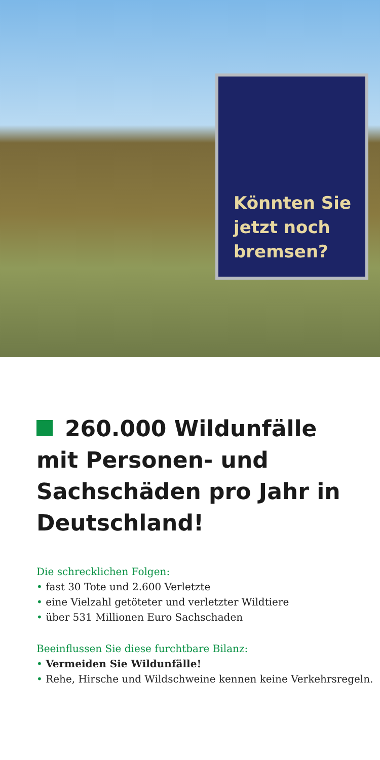Könnten Sie
jetzt noch
bremsen?
260.000 Wildunfälle mit Personen- und Sachschäden pro Jahr in Deutschland!
Die schrecklichen Folgen:
• fast 30 Tote und 2.600 Verletzte
• eine Vielzahl getöteter und verletzter Wildtiere
• über 531 Millionen Euro Sachschaden
Beeinflussen Sie diese furchtbare Bilanz:
• Vermeiden Sie Wildunfälle!
• Rehe, Hirsche und Wildschweine kennen keine Verkehrsregeln.